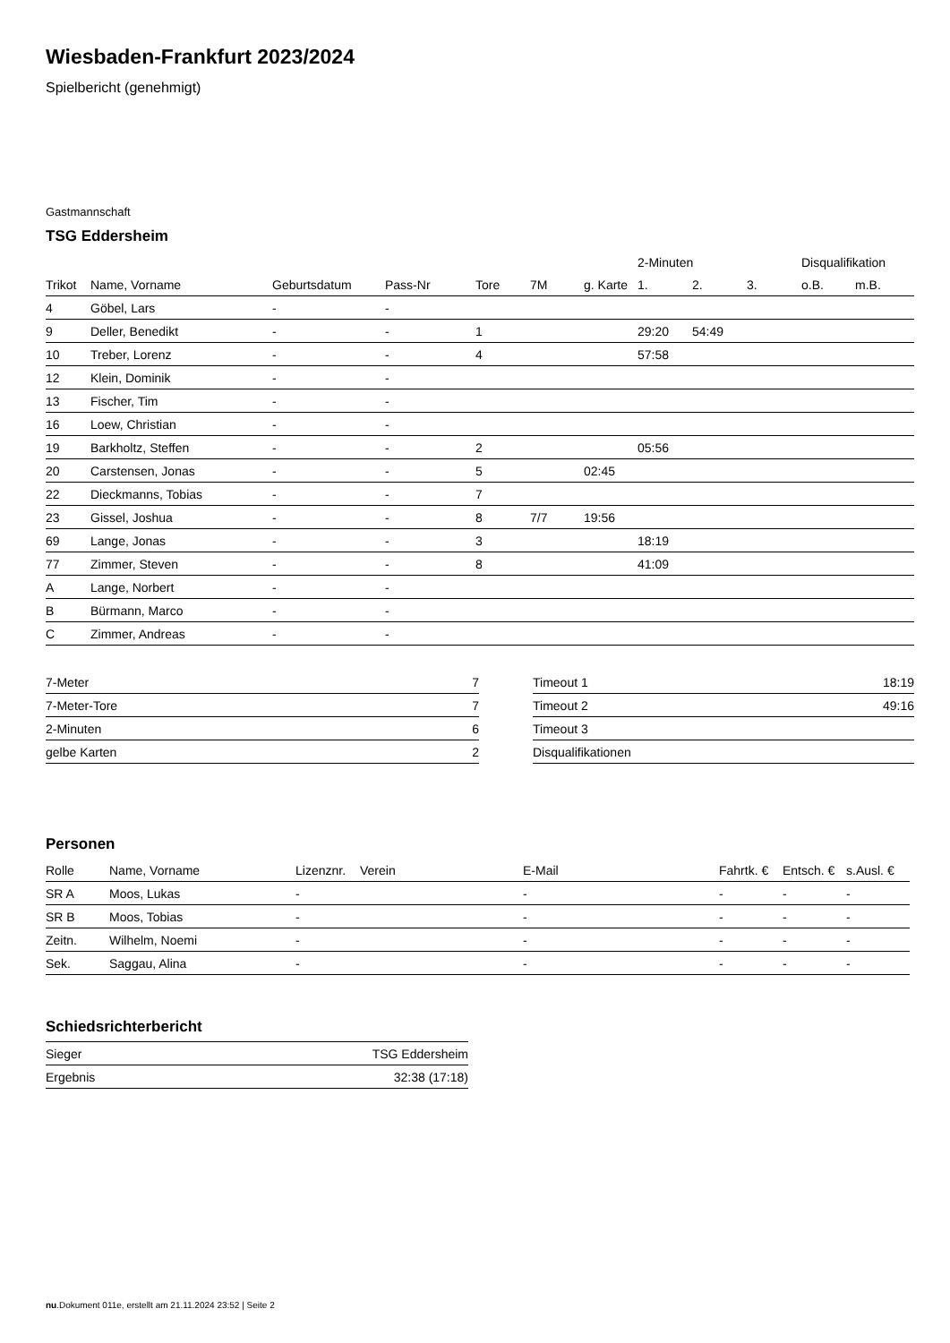Wiesbaden-Frankfurt 2023/2024
Spielbericht (genehmigt)
Gastmannschaft
TSG Eddersheim
| | | | | | | | 2-Minuten | | | Disqualifikation | |
| --- | --- | --- | --- | --- | --- | --- | --- | --- | --- | --- | --- |
| Trikot | Name, Vorname | Geburtsdatum | Pass-Nr | Tore | 7M | g. Karte | 1. | 2. | 3. | o.B. | m.B. |
| 4 | Göbel, Lars | - | - | | | | | | | | |
| 9 | Deller, Benedikt | - | - | 1 | | | 29:20 | 54:49 | | | |
| 10 | Treber, Lorenz | - | - | 4 | | | 57:58 | | | | |
| 12 | Klein, Dominik | - | - | | | | | | | | |
| 13 | Fischer, Tim | - | - | | | | | | | | |
| 16 | Loew, Christian | - | - | | | | | | | | |
| 19 | Barkholtz, Steffen | - | - | 2 | | | 05:56 | | | | |
| 20 | Carstensen, Jonas | - | - | 5 | | 02:45 | | | | | |
| 22 | Dieckmanns, Tobias | - | - | 7 | | | | | | | |
| 23 | Gissel, Joshua | - | - | 8 | 7/7 | 19:56 | | | | | |
| 69 | Lange, Jonas | - | - | 3 | | | 18:19 | | | | |
| 77 | Zimmer, Steven | - | - | 8 | | | 41:09 | | | | |
| A | Lange, Norbert | - | - | | | | | | | | |
| B | Bürmann, Marco | - | - | | | | | | | | |
| C | Zimmer, Andreas | - | - | | | | | | | | |
| 7-Meter | 7 |
| 7-Meter-Tore | 7 |
| 2-Minuten | 6 |
| gelbe Karten | 2 |
| Timeout 1 | 18:19 |
| Timeout 2 | 49:16 |
| Timeout 3 | |
| Disqualifikationen | |
Personen
| Rolle | Name, Vorname | Lizenznr. | Verein | E-Mail | Fahrtk. € | Entsch. € | s.Ausl. € |
| --- | --- | --- | --- | --- | --- | --- | --- |
| SR A | Moos, Lukas | - | | - | - | - | - |
| SR B | Moos, Tobias | - | | - | - | - | - |
| Zeitn. | Wilhelm, Noemi | - | | - | - | - | - |
| Sek. | Saggau, Alina | - | | - | - | - | - |
Schiedsrichterbericht
| Sieger | TSG Eddersheim |
| Ergebnis | 32:38 (17:18) |
nu.Dokument 011e, erstellt am 21.11.2024 23:52 | Seite 2